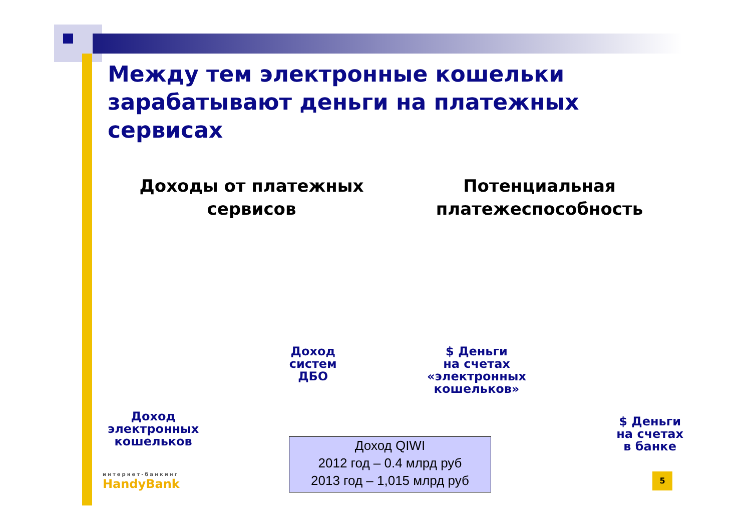Между тем электронные кошельки
зарабатывают деньги на платежных сервисах
Доходы от платежных
сервисов
Потенциальная
платежеспособность
Доход
электронных
кошельков
Доход
систем
ДБО
$ Деньги
на счетах
«электронных
кошельков»
$ Деньги
на счетах
в банке
Доход QIWI
2012 год – 0.4 млрд руб
2013 год – 1,015 млрд руб
интернет-банкинг
HandyBank
5